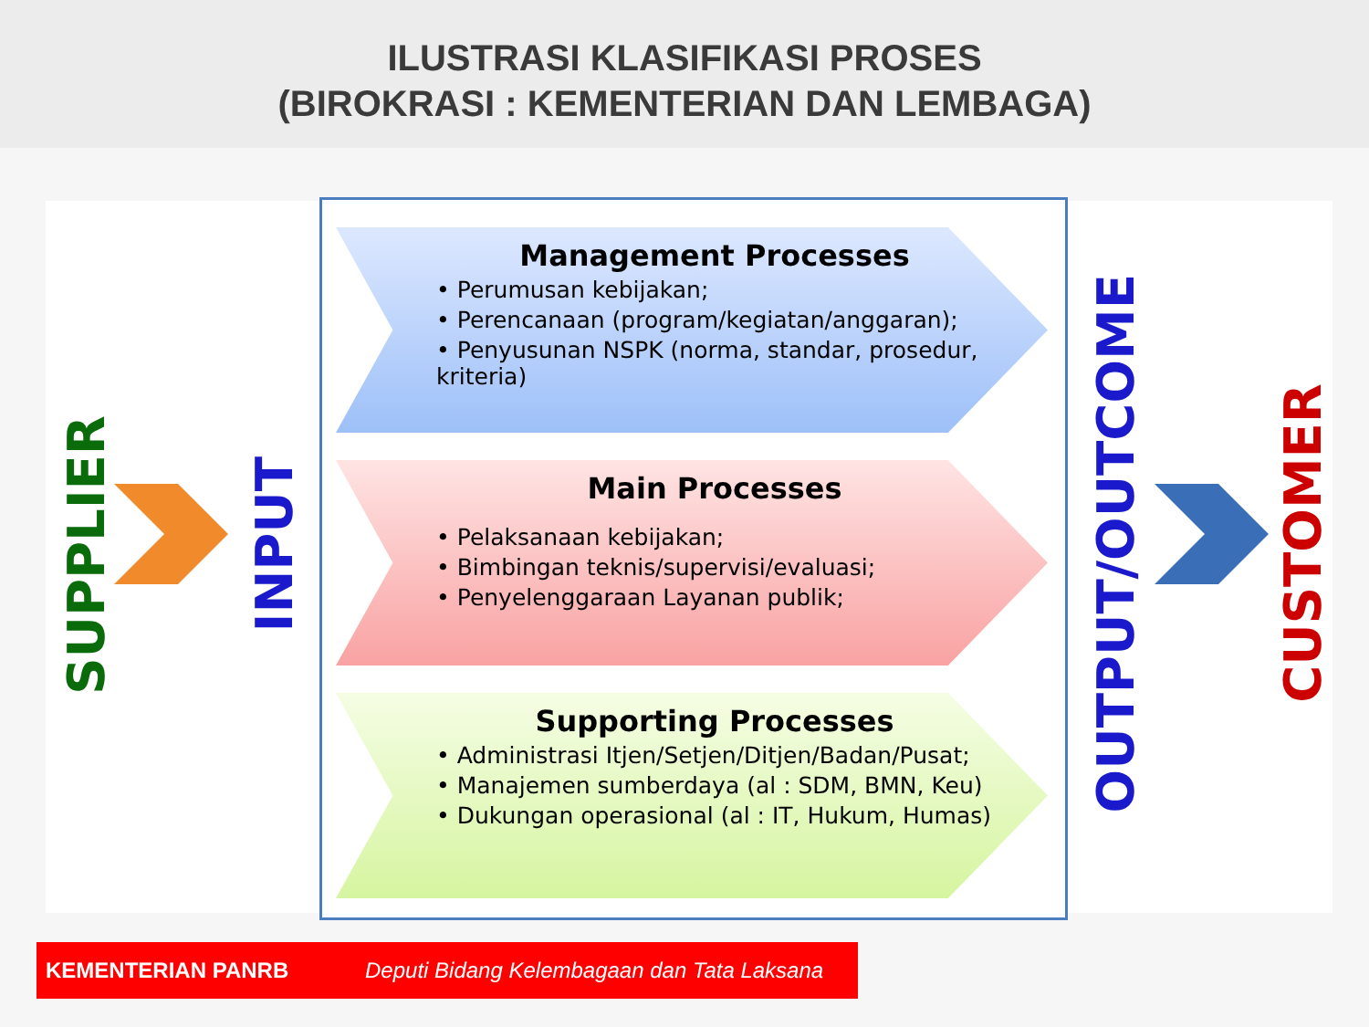ILUSTRASI KLASIFIKASI PROSES
(BIROKRASI : KEMENTERIAN DAN LEMBAGA)
SUPPLIER
INPUT
Management Processes
• Perumusan kebijakan;
• Perencanaan (program/kegiatan/anggaran);
• Penyusunan NSPK (norma, standar, prosedur, kriteria)
Main Processes
• Pelaksanaan kebijakan;
• Bimbingan teknis/supervisi/evaluasi;
• Penyelenggaraan Layanan publik;
Supporting Processes
• Administrasi Itjen/Setjen/Ditjen/Badan/Pusat;
• Manajemen sumberdaya (al : SDM, BMN, Keu)
• Dukungan operasional (al : IT, Hukum, Humas)
OUTPUT/OUTCOME
CUSTOMER
KEMENTERIAN PANRB Deputi Bidang Kelembagaan dan Tata Laksana